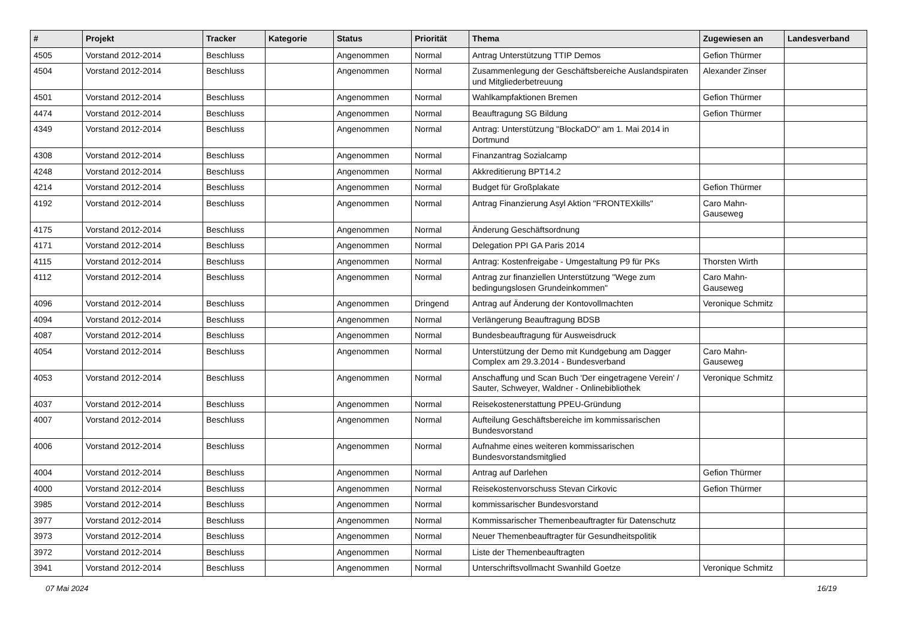| # | Projekt | Tracker | Kategorie | Status | Priorität | Thema | Zugewiesen an | Landesverband |
| --- | --- | --- | --- | --- | --- | --- | --- | --- |
| 4505 | Vorstand 2012-2014 | Beschluss | | Angenommen | Normal | Antrag Unterstützung TTIP Demos | Gefion Thürmer | |
| 4504 | Vorstand 2012-2014 | Beschluss | | Angenommen | Normal | Zusammenlegung der Geschäftsbereiche Auslandspiraten und Mitgliederbetreuung | Alexander Zinser | |
| 4501 | Vorstand 2012-2014 | Beschluss | | Angenommen | Normal | Wahlkampfaktionen Bremen | Gefion Thürmer | |
| 4474 | Vorstand 2012-2014 | Beschluss | | Angenommen | Normal | Beauftragung SG Bildung | Gefion Thürmer | |
| 4349 | Vorstand 2012-2014 | Beschluss | | Angenommen | Normal | Antrag: Unterstützung "BlockaDO" am 1. Mai 2014 in Dortmund | | |
| 4308 | Vorstand 2012-2014 | Beschluss | | Angenommen | Normal | Finanzantrag Sozialcamp | | |
| 4248 | Vorstand 2012-2014 | Beschluss | | Angenommen | Normal | Akkreditierung BPT14.2 | | |
| 4214 | Vorstand 2012-2014 | Beschluss | | Angenommen | Normal | Budget für Großplakate | Gefion Thürmer | |
| 4192 | Vorstand 2012-2014 | Beschluss | | Angenommen | Normal | Antrag Finanzierung Asyl Aktion "FRONTEXkills" | Caro Mahn-Gauseweg | |
| 4175 | Vorstand 2012-2014 | Beschluss | | Angenommen | Normal | Änderung Geschäftsordnung | | |
| 4171 | Vorstand 2012-2014 | Beschluss | | Angenommen | Normal | Delegation PPI GA Paris 2014 | | |
| 4115 | Vorstand 2012-2014 | Beschluss | | Angenommen | Normal | Antrag: Kostenfreigabe - Umgestaltung P9 für PKs | Thorsten Wirth | |
| 4112 | Vorstand 2012-2014 | Beschluss | | Angenommen | Normal | Antrag zur finanziellen Unterstützung "Wege zum bedingungslosen Grundeinkommen" | Caro Mahn-Gauseweg | |
| 4096 | Vorstand 2012-2014 | Beschluss | | Angenommen | Dringend | Antrag auf Änderung der Kontovollmachten | Veronique Schmitz | |
| 4094 | Vorstand 2012-2014 | Beschluss | | Angenommen | Normal | Verlängerung Beauftragung BDSB | | |
| 4087 | Vorstand 2012-2014 | Beschluss | | Angenommen | Normal | Bundesbeauftragung für Ausweisdruck | | |
| 4054 | Vorstand 2012-2014 | Beschluss | | Angenommen | Normal | Unterstützung der Demo mit Kundgebung am Dagger Complex am 29.3.2014 - Bundesverband | Caro Mahn-Gauseweg | |
| 4053 | Vorstand 2012-2014 | Beschluss | | Angenommen | Normal | Anschaffung und Scan Buch 'Der eingetragene Verein' / Sauter, Schweyer, Waldner - Onlinebibliothek | Veronique Schmitz | |
| 4037 | Vorstand 2012-2014 | Beschluss | | Angenommen | Normal | Reisekostenerstattung PPEU-Gründung | | |
| 4007 | Vorstand 2012-2014 | Beschluss | | Angenommen | Normal | Aufteilung Geschäftsbereiche im kommissarischen Bundesvorstand | | |
| 4006 | Vorstand 2012-2014 | Beschluss | | Angenommen | Normal | Aufnahme eines weiteren kommissarischen Bundesvorstandsmitglied | | |
| 4004 | Vorstand 2012-2014 | Beschluss | | Angenommen | Normal | Antrag auf Darlehen | Gefion Thürmer | |
| 4000 | Vorstand 2012-2014 | Beschluss | | Angenommen | Normal | Reisekostenvorschuss Stevan Cirkovic | Gefion Thürmer | |
| 3985 | Vorstand 2012-2014 | Beschluss | | Angenommen | Normal | kommissarischer Bundesvorstand | | |
| 3977 | Vorstand 2012-2014 | Beschluss | | Angenommen | Normal | Kommissarischer Themenbeauftragter für Datenschutz | | |
| 3973 | Vorstand 2012-2014 | Beschluss | | Angenommen | Normal | Neuer Themenbeauftragter für Gesundheitspolitik | | |
| 3972 | Vorstand 2012-2014 | Beschluss | | Angenommen | Normal | Liste der Themenbeauftragten | | |
| 3941 | Vorstand 2012-2014 | Beschluss | | Angenommen | Normal | Unterschriftsvollmacht Swanhild Goetze | Veronique Schmitz | |
07 Mai 2024 16/19